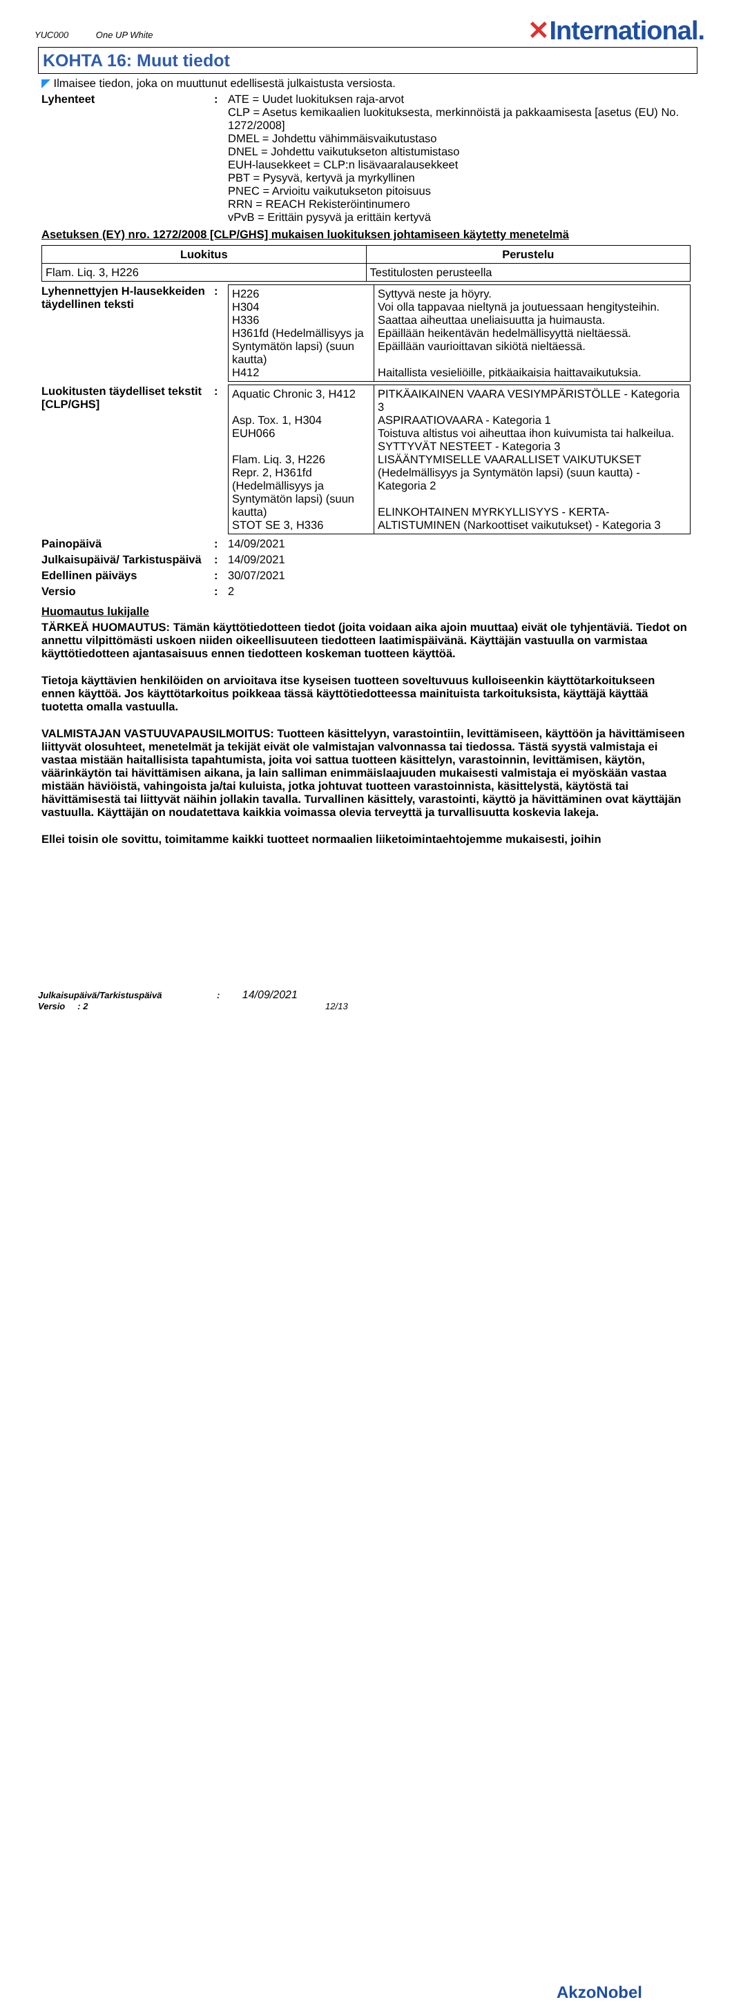YUC000 One UP White
✕International.
KOHTA 16: Muut tiedot
◤ Ilmaisee tiedon, joka on muuttunut edellisestä julkaistusta versiosta.
Lyhenteet : ATE = Uudet luokituksen raja-arvot
CLP = Asetus kemikaalien luokituksesta, merkinnöistä ja pakkaamisesta [asetus (EU) No. 1272/2008]
DMEL = Johdettu vähimmäisvaikutustaso
DNEL = Johdettu vaikutukseton altistumistaso
EUH-lausekkeet = CLP:n lisävaaralausekkeet
PBT = Pysyvä, kertyvä ja myrkyllinen
PNEC = Arvioitu vaikutukseton pitoisuus
RRN = REACH Rekisteröintinumero
vPvB = Erittäin pysyvä ja erittäin kertyvä
Asetuksen (EY) nro. 1272/2008 [CLP/GHS] mukaisen luokituksen johtamiseen käytetty menetelmä
| Luokitus | Perustelu |
| --- | --- |
| Flam. Liq. 3, H226 | Testitulosten perusteella |
Lyhennettyjen H-lausekkeiden täydellinen teksti
:
| H226 H304 H336 H361fd (Hedelmällisyys ja Syntymätön lapsi) (suun kautta) H412 | Syttyvä neste ja höyry. Voi olla tappavaa nieltynä ja joutuessaan hengitysteihin. Saattaa aiheuttaa uneliaisuutta ja huimausta. Epäillään heikentävän hedelmällisyyttä nieltäessä. Epäillään vaurioittavan sikiötä nieltäessä. Haitallista vesieliöille, pitkäaikaisia haittavaikutuksia. |
Luokitusten täydelliset tekstit [CLP/GHS]
:
| Aquatic Chronic 3, H412 Asp. Tox. 1, H304 EUH066 Flam. Liq. 3, H226 Repr. 2, H361fd (Hedelmällisyys ja Syntymätön lapsi) (suun kautta) STOT SE 3, H336 | PITKÄAIKAINEN VAARA VESIYMPÄRISTÖLLE - Kategoria 3 ASPIRAATIOVAARA - Kategoria 1 Toistuva altistus voi aiheuttaa ihon kuivumista tai halkeilua. SYTTYVÄT NESTEET - Kategoria 3 LISÄÄNTYMISELLE VAARALLISET VAIKUTUKSET (Hedelmällisyys ja Syntymätön lapsi) (suun kautta) - Kategoria 2 ELINKOHTAINEN MYRKYLLISYYS - KERTA-ALTISTUMINEN (Narkoottiset vaikutukset) - Kategoria 3 |
Painopäivä : 14/09/2021
Julkaisupäivä/ Tarkistuspäivä
: 14/09/2021
Edellinen päiväys : 30/07/2021
Versio : 2
Huomautus lukijalle
TÄRKEÄ HUOMAUTUS: Tämän käyttötiedotteen tiedot (joita voidaan aika ajoin muuttaa) eivät ole tyhjentäviä. Tiedot on annettu vilpittömästi uskoen niiden oikeellisuuteen tiedotteen laatimispäivänä. Käyttäjän vastuulla on varmistaa käyttötiedotteen ajantasaisuus ennen tiedotteen koskeman tuotteen käyttöä.
Tietoja käyttävien henkilöiden on arvioitava itse kyseisen tuotteen soveltuvuus kulloiseenkin käyttötarkoitukseen ennen käyttöä. Jos käyttötarkoitus poikkeaa tässä käyttötiedotteessa mainituista tarkoituksista, käyttäjä käyttää tuotetta omalla vastuulla.
VALMISTAJAN VASTUUVAPAUSILMOITUS: Tuotteen käsittelyyn, varastointiin, levittämiseen, käyttöön ja hävittämiseen liittyvät olosuhteet, menetelmät ja tekijät eivät ole valmistajan valvonnassa tai tiedossa. Tästä syystä valmistaja ei vastaa mistään haitallisista tapahtumista, joita voi sattua tuotteen käsittelyn, varastoinnin, levittämisen, käytön, väärinkäytön tai hävittämisen aikana, ja lain salliman enimmäislaajuuden mukaisesti valmistaja ei myöskään vastaa mistään häviöistä, vahingoista ja/tai kuluista, jotka johtuvat tuotteen varastoinnista, käsittelystä, käytöstä tai hävittämisestä tai liittyvät näihin jollakin tavalla. Turvallinen käsittely, varastointi, käyttö ja hävittäminen ovat käyttäjän vastuulla. Käyttäjän on noudatettava kaikkia voimassa olevia terveyttä ja turvallisuutta koskevia lakeja.
Ellei toisin ole sovittu, toimitamme kaikki tuotteet normaalien liiketoimintaehtojemme mukaisesti, joihin
Julkaisupäivä/Tarkistuspäivä : 14/09/2021
Versio : 2 12/13
AkzoNobel